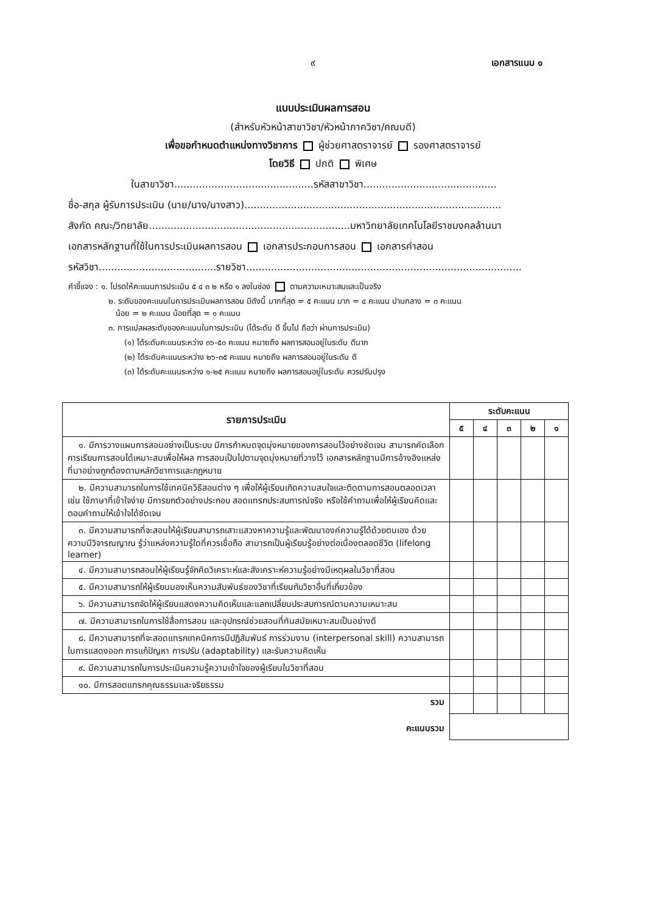๙ เอกสารแนบ ๑
แบบประเมินผลการสอน
(สำหรับหัวหน้าสาขาวิชา/หัวหน้าภาควิชา/คณบดี)
เพื่อขอกำหนดตำแหน่งทางวิชาการ ผู้ช่วยศาสตราจารย์ รองศาสตราจารย์
โดยวิธี ปกติ พิเศษ
ในสาขาวิชา.............................................รหัสสาขาวิชา...........................................
ชื่อ-สกุล ผู้รับการประเมิน (นาย/นาง/นางสาว)...................................................................................
สังกัด คณะ/วิทยาลัย.................................................................มหาวิทยาลัยเทคโนโลยีราชมงคลล้านนา
เอกสารหลักฐานที่ใช้ในการประเมินผลการสอน เอกสารประกอบการสอน เอกสารคำสอน
รหัสวิชา......................................รายวิชา.........................................................................................
คำชี้แจง : ๑. โปรดให้คะแนนการประเมิน ๕ ๔ ๓ ๒ หรือ ๑ ลงในช่อง ตามความเหมาะสมและเป็นจริง
๒. ระดับของคะแนนในการประเมินผลการสอน มีดังนี้ มากที่สุด = ๕ คะแนน มาก = ๔ คะแนน ปานกลาง = ๓ คะแนน
น้อย = ๒ คะแนน น้อยที่สุด = ๑ คะแนน
๓. การแปลผลระดับของคะแนนในการประเมิน (ได้ระดับ ดี ขึ้นไป ถือว่า ผ่านการประเมิน)
(๑) ได้ระดับคะแนนระหว่าง ๓๖-๕๐ คะแนน หมายถึง ผลการสอนอยู่ในระดับ ดีมาก
(๒) ได้ระดับคะแนนระหว่าง ๒๖-๓๕ คะแนน หมายถึง ผลการสอนอยู่ในระดับ ดี
(๓) ได้ระดับคะแนนระหว่าง ๑-๒๕ คะแนน หมายถึง ผลการสอนอยู่ในระดับ ควรปรับปรุง
| รายการประเมิน | ระดับคะแนน | | | | |
| --- | --- | --- | --- | --- | --- |
| | ๕ | ๔ | ๓ | ๒ | ๑ |
| ๑. มีการวางแผนการสอนอย่างเป็นระบบ มีการกำหนดจุดมุ่งหมายของการสอนไว้อย่างชัดเจน สามารถคัดเลือกการเรียนการสอนได้เหมาะสมเพื่อให้ผล การสอนเป็นไปตามจุดมุ่งหมายที่วางไว้ เอกสารหลักฐานมีการอ้างอิงแหล่งที่มาอย่างถูกต้องตามหลักวิชาการและกฎหมาย | | | | | |
| ๒. มีความสามารถในการใช้เทคนิควิธีสอนต่าง ๆ เพื่อให้ผู้เรียนเกิดความสนใจและติดตามการสอนตลอดเวลา เช่น ใช้ภาษาที่เข้าใจง่าย มีการยกตัวอย่างประกอบ สอดแทรกประสบการณ์จริง หรือใช้คำถามเพื่อให้ผู้เรียนคิดและตอบคำถามให้เข้าใจได้ชัดเจน | | | | | |
| ๓. มีความสามารถที่จะสอนให้ผู้เรียนสามารถเสาะแสวงหาความรู้และพัฒนาองค์ความรู้ได้ด้วยตนเอง ด้วยความมีวิจารณญาณ รู้ว่าแหล่งความรู้ใดที่ควรเชื่อถือ สามารถเป็นผู้เรียนรู้อย่างต่อเนื่องตลอดชีวิต (lifelong learner) | | | | | |
| ๔. มีความสามารถสอนให้ผู้เรียนรู้จักคิดวิเคราะห์และสังเคราะห์ความรู้อย่างมีเหตุผลในวิชาที่สอน | | | | | |
| ๕. มีความสามารถให้ผู้เรียนมองเห็นความสัมพันธ์ของวิชาที่เรียนกับวิชาอื่นที่เกี่ยวข้อง | | | | | |
| ๖. มีความสามารถจัดให้ผู้เรียนแสดงความคิดเห็นและแลกเปลี่ยนประสบการณ์ตามความเหมาะสม | | | | | |
| ๗. มีความสามารถในการใช้สื่อการสอน และอุปกรณ์ช่วยสอนที่ทันสมัยเหมาะสมเป็นอย่างดี | | | | | |
| ๘. มีความสามารถที่จะสอดแทรกเทคนิคการมีปฏิสัมพันธ์ การร่วมงาน (interpersonal skill) ความสามารถในการแสดงออก การแก้ปัญหา การปรับ (adaptability) และรับความคิดเห็น | | | | | |
| ๙. มีความสามารถในการประเมินความรู้ความเข้าใจของผู้เรียนในวิชาที่สอน | | | | | |
| ๑๐. มีการสอดแทรกคุณธรรมและจริยธรรม | | | | | |
| รวม | | | | | |
| คะแนนรวม | | | | | |